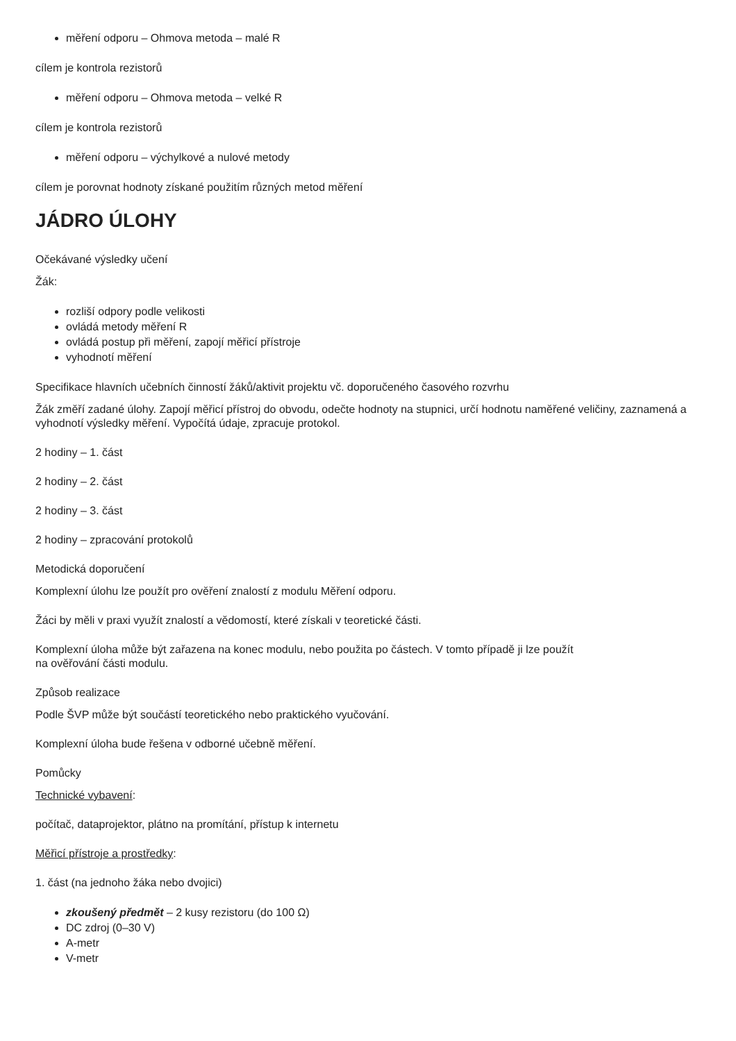měření odporu – Ohmova metoda – malé R
cílem je kontrola rezistorů
měření odporu – Ohmova metoda – velké R
cílem je kontrola rezistorů
měření odporu – výchylkové a nulové metody
cílem je porovnat hodnoty získané použitím různých metod měření
JÁDRO ÚLOHY
Očekávané výsledky učení
Žák:
rozliší odpory podle velikosti
ovládá metody měření R
ovládá postup při měření, zapojí měřicí přístroje
vyhodnotí měření
Specifikace hlavních učebních činností žáků/aktivit projektu vč. doporučeného časového rozvrhu
Žák změří zadané úlohy. Zapojí měřicí přístroj do obvodu, odečte hodnoty na stupnici, určí hodnotu naměřené veličiny, zaznamená a vyhodnotí výsledky měření. Vypočítá údaje, zpracuje protokol.
2 hodiny – 1. část
2 hodiny – 2. část
2 hodiny – 3. část
2 hodiny – zpracování protokolů
Metodická doporučení
Komplexní úlohu lze použít pro ověření znalostí z modulu Měření odporu.
Žáci by měli v praxi využít znalostí a vědomostí, které získali v teoretické části.
Komplexní úloha může být zařazena na konec modulu, nebo použita po částech. V tomto případě ji lze použít
na ověřování části modulu.
Způsob realizace
Podle ŠVP může být součástí teoretického nebo praktického vyučování.
Komplexní úloha bude řešena v odborné učebně měření.
Pomůcky
Technické vybavení:
počítač, dataprojektor, plátno na promítání, přístup k internetu
Měřicí přístroje a prostředky:
1. část (na jednoho žáka nebo dvojici)
zkoušený předmět – 2 kusy rezistoru (do 100 Ω)
DC zdroj (0–30 V)
A-metr
V-metr